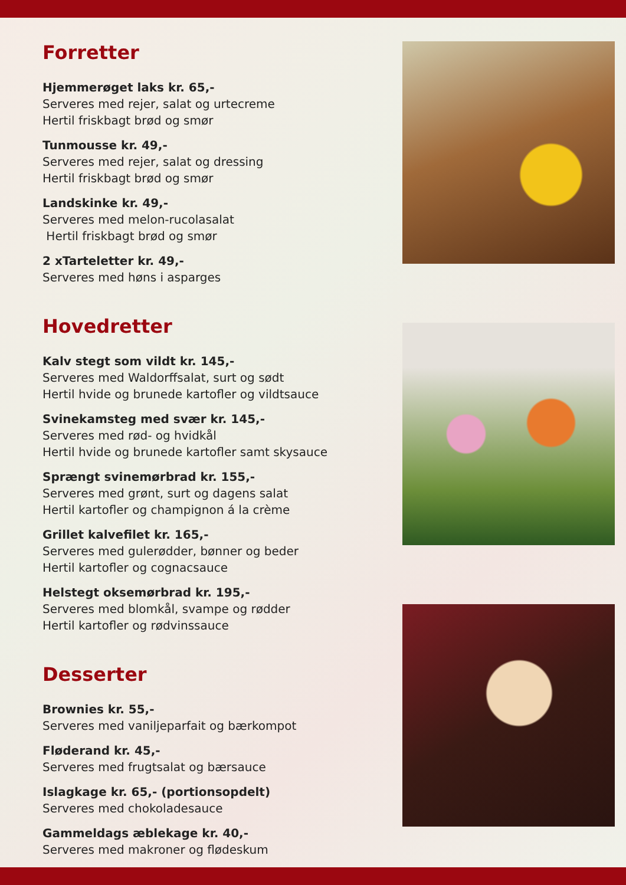Forretter
Hjemmerøget laks kr. 65,-
Serveres med rejer, salat og urtecreme
Hertil friskbagt brød og smør
Tunmousse kr. 49,-
Serveres med rejer, salat og dressing
Hertil friskbagt brød og smør
Landskinke kr. 49,-
Serveres med melon-rucolasalat
Hertil friskbagt brød og smør
2 xTarteletter kr. 49,-
Serveres med høns i asparges
Hovedretter
Kalv stegt som vildt kr. 145,-
Serveres med Waldorffsalat, surt og sødt
Hertil hvide og brunede kartofler og vildtsauce
Svinekamsteg med svær kr. 145,-
Serveres med rød- og hvidkål
Hertil hvide og brunede kartofler samt skysauce
Sprængt svinemørbrad kr. 155,-
Serveres med grønt, surt og dagens salat
Hertil kartofler og champignon á la crème
Grillet kalvefilet kr. 165,-
Serveres med gulerødder, bønner og beder
Hertil kartofler og cognacsauce
Helstegt oksemørbrad kr. 195,-
Serveres med blomkål, svampe og rødder
Hertil kartofler og rødvinssauce
Desserter
Brownies kr. 55,-
Serveres med vaniljeparfait og bærkompot
Fløderand kr. 45,-
Serveres med frugtsalat og bærsauce
Islagkage kr. 65,- (portionsopdelt)
Serveres med chokoladesauce
Gammeldags æblekage kr. 40,-
Serveres med makroner og flødeskum